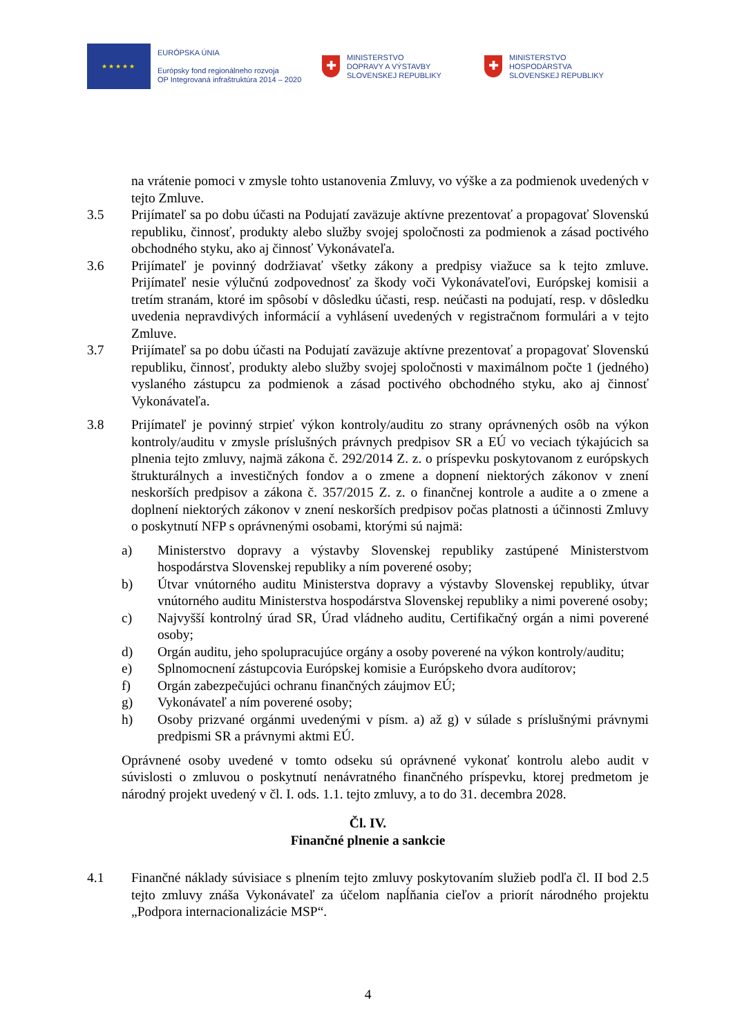★★★★★
EURÓPSKA ÚNIA
Európsky fond regionálneho rozvoja
OP Integrovaná infraštruktúra 2014 – 2020
✚
MINISTERSTVO
DOPRAVY A VÝSTAVBY
SLOVENSKEJ REPUBLIKY
✚
MINISTERSTVO
HOSPODÁRSTVA
SLOVENSKEJ REPUBLIKY
na vrátenie pomoci v zmysle tohto ustanovenia Zmluvy, vo výške a za podmienok uvedených v tejto Zmluve.
3.5 Prijímateľ sa po dobu účasti na Podujatí zaväzuje aktívne prezentovať a propagovať Slovenskú republiku, činnosť, produkty alebo služby svojej spoločnosti za podmienok a zásad poctivého obchodného styku, ako aj činnosť Vykonávateľa.
3.6 Prijímateľ je povinný dodržiavať všetky zákony a predpisy viažuce sa k tejto zmluve. Prijímateľ nesie výlučnú zodpovednosť za škody voči Vykonávateľovi, Európskej komisii a tretím stranám, ktoré im spôsobí v dôsledku účasti, resp. neúčasti na podujatí, resp. v dôsledku uvedenia nepravdivých informácií a vyhlásení uvedených v registračnom formulári a v tejto Zmluve.
3.7 Prijímateľ sa po dobu účasti na Podujatí zaväzuje aktívne prezentovať a propagovať Slovenskú republiku, činnosť, produkty alebo služby svojej spoločnosti v maximálnom počte 1 (jedného) vyslaného zástupcu za podmienok a zásad poctivého obchodného styku, ako aj činnosť Vykonávateľa.
3.8 Prijímateľ je povinný strpieť výkon kontroly/auditu zo strany oprávnených osôb na výkon kontroly/auditu v zmysle príslušných právnych predpisov SR a EÚ vo veciach týkajúcich sa plnenia tejto zmluvy, najmä zákona č. 292/2014 Z. z. o príspevku poskytovanom z európskych štrukturálnych a investičných fondov a o zmene a dopnení niektorých zákonov v znení neskorších predpisov a zákona č. 357/2015 Z. z. o finančnej kontrole a audite a o zmene a doplnení niektorých zákonov v znení neskorších predpisov počas platnosti a účinnosti Zmluvy o poskytnutí NFP s oprávnenými osobami, ktorými sú najmä:
a) Ministerstvo dopravy a výstavby Slovenskej republiky zastúpené Ministerstvom hospodárstva Slovenskej republiky a ním poverené osoby;
b) Útvar vnútorného auditu Ministerstva dopravy a výstavby Slovenskej republiky, útvar vnútorného auditu Ministerstva hospodárstva Slovenskej republiky a nimi poverené osoby;
c) Najvyšší kontrolný úrad SR, Úrad vládneho auditu, Certifikačný orgán a nimi poverené osoby;
d) Orgán auditu, jeho spolupracujúce orgány a osoby poverené na výkon kontroly/auditu;
e) Splnomocnení zástupcovia Európskej komisie a Európskeho dvora audítorov;
f) Orgán zabezpečujúci ochranu finančných záujmov EÚ;
g) Vykonávateľ a ním poverené osoby;
h) Osoby prizvané orgánmi uvedenými v písm. a) až g) v súlade s príslušnými právnymi predpismi SR a právnymi aktmi EÚ.
Oprávnené osoby uvedené v tomto odseku sú oprávnené vykonať kontrolu alebo audit v súvislosti o zmluvou o poskytnutí nenávratného finančného príspevku, ktorej predmetom je národný projekt uvedený v čl. I. ods. 1.1. tejto zmluvy, a to do 31. decembra 2028.
Čl. IV.
Finančné plnenie a sankcie
4.1 Finančné náklady súvisiace s plnením tejto zmluvy poskytovaním služieb podľa čl. II bod 2.5 tejto zmluvy znáša Vykonávateľ za účelom napĺňania cieľov a priorít národného projektu „Podpora internacionalizácie MSP“.
4